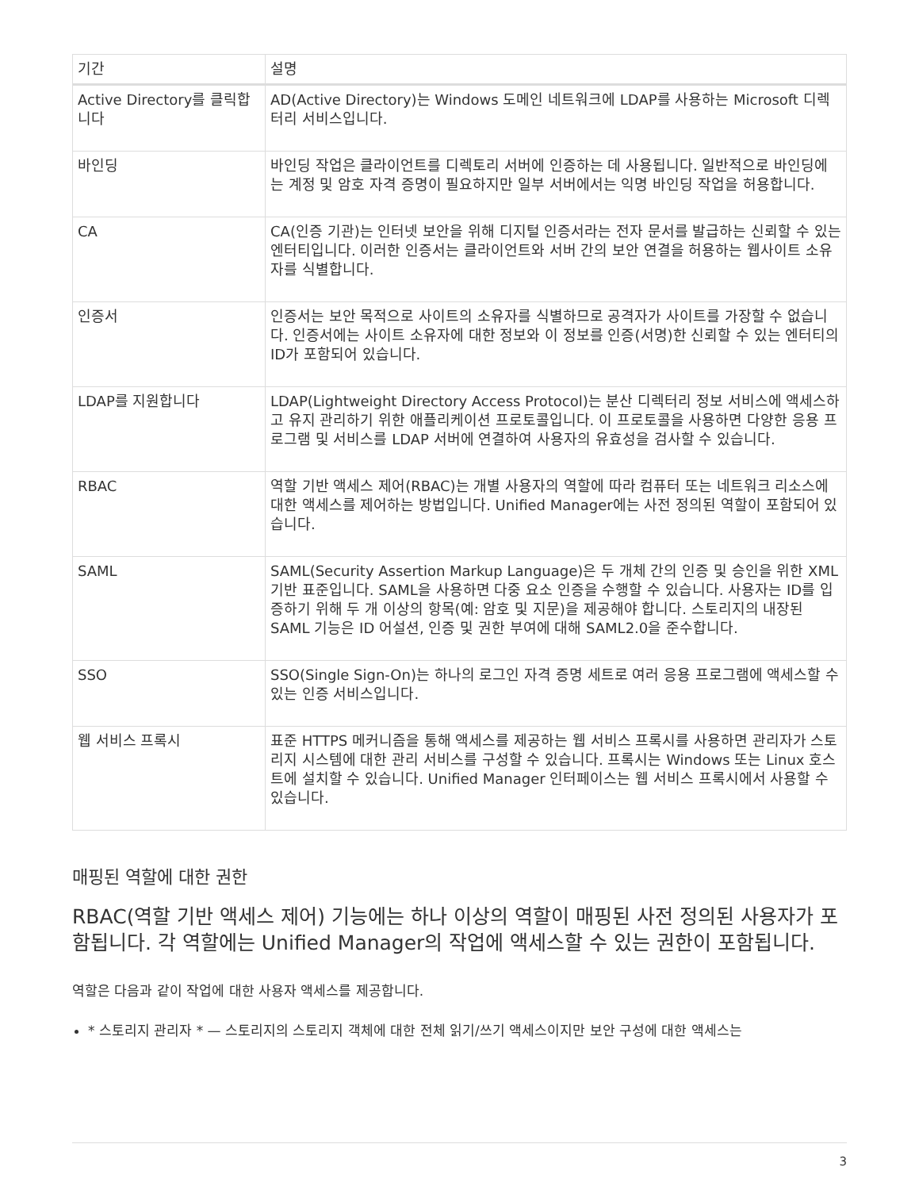| 기간 | 설명 |
| --- | --- |
| Active Directory를 클릭합니다 | AD(Active Directory)는 Windows 도메인 네트워크에 LDAP를 사용하는 Microsoft 디렉터리 서비스입니다. |
| 바인딩 | 바인딩 작업은 클라이언트를 디렉토리 서버에 인증하는 데 사용됩니다. 일반적으로 바인딩에는 계정 및 암호 자격 증명이 필요하지만 일부 서버에서는 익명 바인딩 작업을 허용합니다. |
| CA | CA(인증 기관)는 인터넷 보안을 위해 디지털 인증서라는 전자 문서를 발급하는 신뢰할 수 있는 엔터티입니다. 이러한 인증서는 클라이언트와 서버 간의 보안 연결을 허용하는 웹사이트 소유자를 식별합니다. |
| 인증서 | 인증서는 보안 목적으로 사이트의 소유자를 식별하므로 공격자가 사이트를 가장할 수 없습니다. 인증서에는 사이트 소유자에 대한 정보와 이 정보를 인증(서명)한 신뢰할 수 있는 엔터티의 ID가 포함되어 있습니다. |
| LDAP를 지원합니다 | LDAP(Lightweight Directory Access Protocol)는 분산 디렉터리 정보 서비스에 액세스하고 유지 관리하기 위한 애플리케이션 프로토콜입니다. 이 프로토콜을 사용하면 다양한 응용 프로그램 및 서비스를 LDAP 서버에 연결하여 사용자의 유효성을 검사할 수 있습니다. |
| RBAC | 역할 기반 액세스 제어(RBAC)는 개별 사용자의 역할에 따라 컴퓨터 또는 네트워크 리소스에 대한 액세스를 제어하는 방법입니다. Unified Manager에는 사전 정의된 역할이 포함되어 있습니다. |
| SAML | SAML(Security Assertion Markup Language)은 두 개체 간의 인증 및 승인을 위한 XML 기반 표준입니다. SAML을 사용하면 다중 요소 인증을 수행할 수 있습니다. 사용자는 ID를 입증하기 위해 두 개 이상의 항목(예: 암호 및 지문)을 제공해야 합니다. 스토리지의 내장된 SAML 기능은 ID 어설션, 인증 및 권한 부여에 대해 SAML2.0을 준수합니다. |
| SSO | SSO(Single Sign-On)는 하나의 로그인 자격 증명 세트로 여러 응용 프로그램에 액세스할 수 있는 인증 서비스입니다. |
| 웹 서비스 프록시 | 표준 HTTPS 메커니즘을 통해 액세스를 제공하는 웹 서비스 프록시를 사용하면 관리자가 스토리지 시스템에 대한 관리 서비스를 구성할 수 있습니다. 프록시는 Windows 또는 Linux 호스트에 설치할 수 있습니다. Unified Manager 인터페이스는 웹 서비스 프록시에서 사용할 수 있습니다. |
매핑된 역할에 대한 권한
RBAC(역할 기반 액세스 제어) 기능에는 하나 이상의 역할이 매핑된 사전 정의된 사용자가 포함됩니다. 각 역할에는 Unified Manager의 작업에 액세스할 수 있는 권한이 포함됩니다.
역할은 다음과 같이 작업에 대한 사용자 액세스를 제공합니다.
* 스토리지 관리자 * — 스토리지의 스토리지 객체에 대한 전체 읽기/쓰기 액세스이지만 보안 구성에 대한 액세스는
3